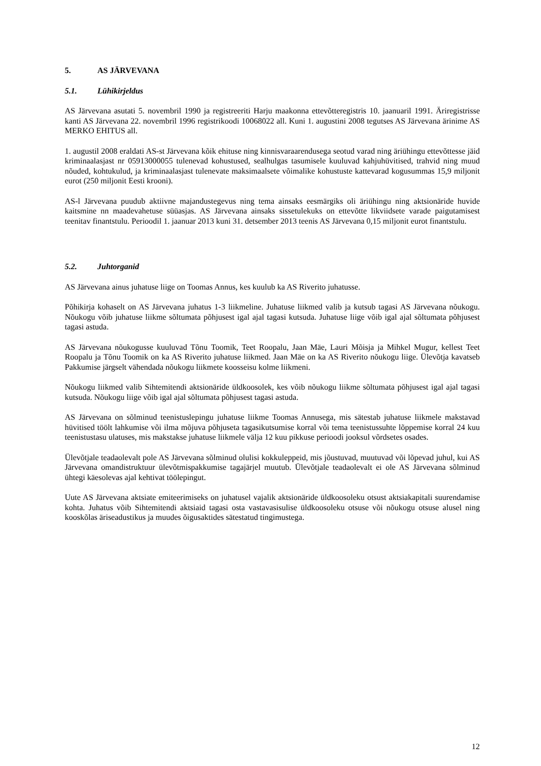5. AS JÄRVEVANA
5.1. Lühikirjeldus
AS Järvevana asutati 5. novembril 1990 ja registreeriti Harju maakonna ettevõtteregistris 10. jaanuaril 1991. Äriregistrisse kanti AS Järvevana 22. novembril 1996 registrikoodi 10068022 all. Kuni 1. augustini 2008 tegutses AS Järvevana ärinime AS MERKO EHITUS all.
1. augustil 2008 eraldati AS-st Järvevana kõik ehituse ning kinnisvaraarendusega seotud varad ning äriühingu ettevõttesse jäid kriminaalasjast nr 05913000055 tulenevad kohustused, sealhulgas tasumisele kuuluvad kahjuhüvitised, trahvid ning muud nõuded, kohtukulud, ja kriminaalasjast tulenevate maksimaalsete võimalike kohustuste kattevarad kogusummas 15,9 miljonit eurot (250 miljonit Eesti krooni).
AS-l Järvevana puudub aktiivne majandustegevus ning tema ainsaks eesmärgiks oli äriühingu ning aktsionäride huvide kaitsmine nn maadevahetuse süüasjas. AS Järvevana ainsaks sissetulekuks on ettevõtte likviidsete varade paigutamisest teenitav finantstulu. Perioodil 1. jaanuar 2013 kuni 31. detsember 2013 teenis AS Järvevana 0,15 miljonit eurot finantstulu.
5.2. Juhtorganid
AS Järvevana ainus juhatuse liige on Toomas Annus, kes kuulub ka AS Riverito juhatusse.
Põhikirja kohaselt on AS Järvevana juhatus 1-3 liikmeline. Juhatuse liikmed valib ja kutsub tagasi AS Järvevana nõukogu. Nõukogu võib juhatuse liikme sõltumata põhjusest igal ajal tagasi kutsuda. Juhatuse liige võib igal ajal sõltumata põhjusest tagasi astuda.
AS Järvevana nõukogusse kuuluvad Tõnu Toomik, Teet Roopalu, Jaan Mäe, Lauri Mõisja ja Mihkel Mugur, kellest Teet Roopalu ja Tõnu Toomik on ka AS Riverito juhatuse liikmed. Jaan Mäe on ka AS Riverito nõukogu liige. Ülevõtja kavatseb Pakkumise järgselt vähendada nõukogu liikmete koosseisu kolme liikmeni.
Nõukogu liikmed valib Sihtemitendi aktsionäride üldkoosolek, kes võib nõukogu liikme sõltumata põhjusest igal ajal tagasi kutsuda. Nõukogu liige võib igal ajal sõltumata põhjusest tagasi astuda.
AS Järvevana on sõlminud teenistuslepingu juhatuse liikme Toomas Annusega, mis sätestab juhatuse liikmele makstavad hüvitised töölt lahkumise või ilma mõjuva põhjuseta tagasikutsumise korral või tema teenistussuhte lõppemise korral 24 kuu teenistustasu ulatuses, mis makstakse juhatuse liikmele välja 12 kuu pikkuse perioodi jooksul võrdsetes osades.
Ülevõtjale teadaolevalt pole AS Järvevana sõlminud olulisi kokkuleppeid, mis jõustuvad, muutuvad või lõpevad juhul, kui AS Järvevana omandistruktuur ülevõtmispakkumise tagajärjel muutub. Ülevõtjale teadaolevalt ei ole AS Järvevana sõlminud ühtegi käesolevas ajal kehtivat töölepingut.
Uute AS Järvevana aktsiate emiteerimiseks on juhatusel vajalik aktsionäride üldkoosoleku otsust aktsiakapitali suurendamise kohta. Juhatus võib Sihtemitendi aktsiaid tagasi osta vastavasisulise üldkoosoleku otsuse või nõukogu otsuse alusel ning kooskõlas äriseadustikus ja muudes õigusaktides sätestatud tingimustega.
12